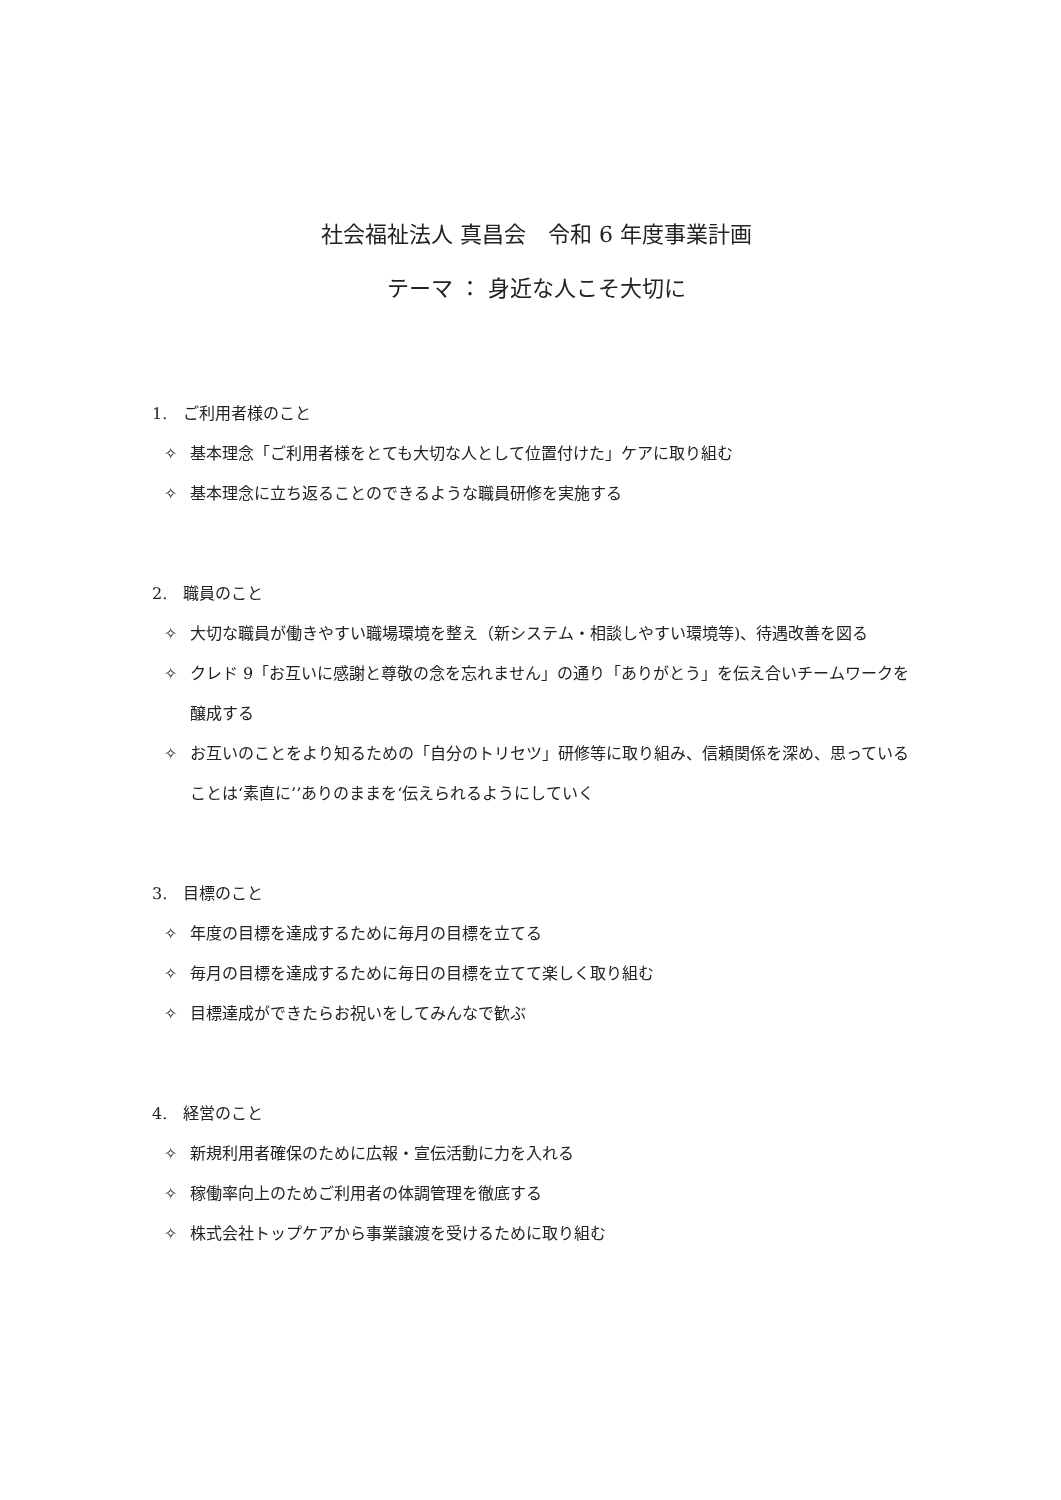社会福祉法人 真昌会　令和 6 年度事業計画
テーマ ： 身近な人こそ大切に
1.　ご利用者様のこと
✧ 基本理念「ご利用者様をとても大切な人として位置付けた」ケアに取り組む
✧ 基本理念に立ち返ることのできるような職員研修を実施する
2.　職員のこと
✧ 大切な職員が働きやすい職場環境を整え（新システム・相談しやすい環境等)、待遇改善を図る
✧ クレド 9「お互いに感謝と尊敬の念を忘れません」の通り「ありがとう」を伝え合いチームワークを醸成する
✧ お互いのことをより知るための「自分のトリセツ」研修等に取り組み、信頼関係を深め、思っていることは‘素直に’’ありのままを‘伝えられるようにしていく
3.　目標のこと
✧ 年度の目標を達成するために毎月の目標を立てる
✧ 毎月の目標を達成するために毎日の目標を立てて楽しく取り組む
✧ 目標達成ができたらお祝いをしてみんなで歓ぶ
4.　経営のこと
✧ 新規利用者確保のために広報・宣伝活動に力を入れる
✧ 稼働率向上のためご利用者の体調管理を徹底する
✧ 株式会社トップケアから事業譲渡を受けるために取り組む